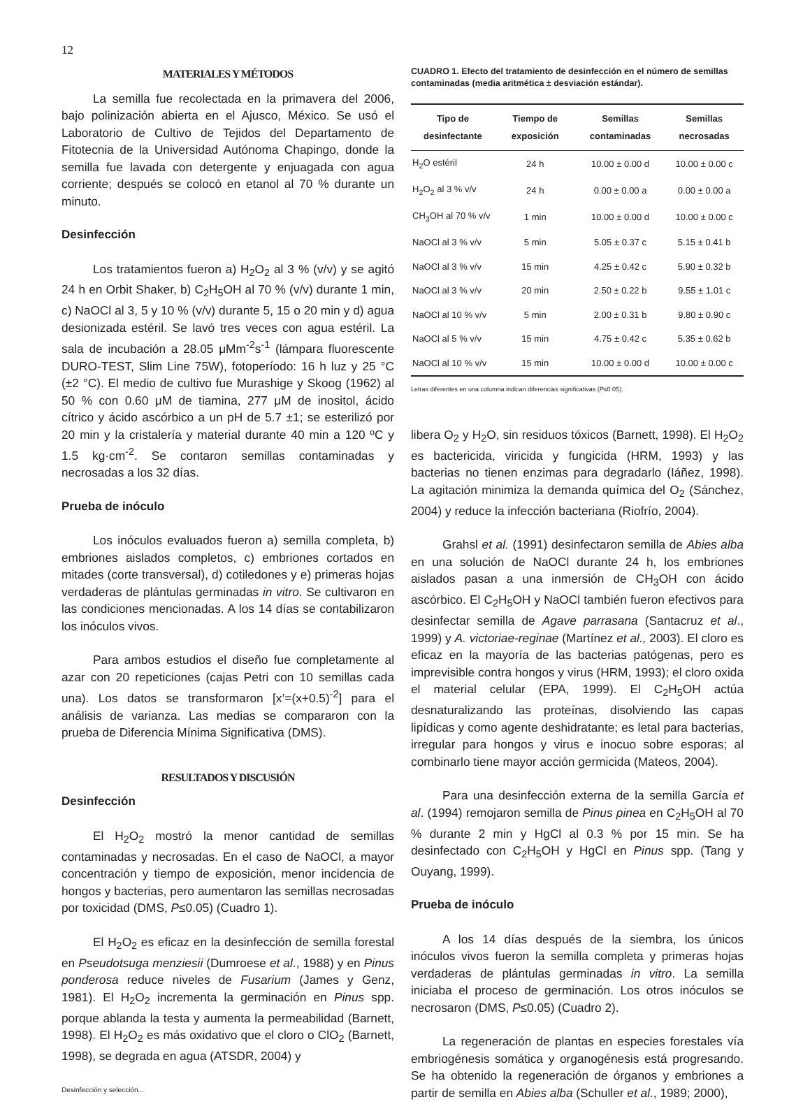12
MATERIALES Y MÉTODOS
La semilla fue recolectada en la primavera del 2006, bajo polinización abierta en el Ajusco, México. Se usó el Laboratorio de Cultivo de Tejidos del Departamento de Fitotecnia de la Universidad Autónoma Chapingo, donde la semilla fue lavada con detergente y enjuagada con agua corriente; después se colocó en etanol al 70 % durante un minuto.
Desinfección
Los tratamientos fueron a) H<sub>2</sub>O<sub>2</sub> al 3 % (v/v) y se agitó 24 h en Orbit Shaker, b) C<sub>2</sub>H<sub>5</sub>OH al 70 % (v/v) durante 1 min, c) NaOCl al 3, 5 y 10 % (v/v) durante 5, 15 o 20 min y d) agua desionizada estéril. Se lavó tres veces con agua estéril. La sala de incubación a 28.05 μMm<sup>-2</sup>s<sup>-1</sup> (lámpara fluorescente DURO-TEST, Slim Line 75W), fotoperíodo: 16 h luz y 25 °C (±2 °C). El medio de cultivo fue Murashige y Skoog (1962) al 50 % con 0.60 μM de tiamina, 277 μM de inositol, ácido cítrico y ácido ascórbico a un pH de 5.7 ±1; se esterilizó por 20 min y la cristalería y material durante 40 min a 120 ºC y 1.5 kg·cm<sup>-2</sup>. Se contaron semillas contaminadas y necrosadas a los 32 días.
Prueba de inóculo
Los inóculos evaluados fueron a) semilla completa, b) embriones aislados completos, c) embriones cortados en mitades (corte transversal), d) cotiledones y e) primeras hojas verdaderas de plántulas germinadas in vitro. Se cultivaron en las condiciones mencionadas. A los 14 días se contabilizaron los inóculos vivos.
Para ambos estudios el diseño fue completamente al azar con 20 repeticiones (cajas Petri con 10 semillas cada una). Los datos se transformaron [x’=(x+0.5)<sup>-2</sup>] para el análisis de varianza. Las medias se compararon con la prueba de Diferencia Mínima Significativa (DMS).
RESULTADOS Y DISCUSIÓN
Desinfección
El H<sub>2</sub>O<sub>2</sub> mostró la menor cantidad de semillas contaminadas y necrosadas. En el caso de NaOCl, a mayor concentración y tiempo de exposición, menor incidencia de hongos y bacterias, pero aumentaron las semillas necrosadas por toxicidad (DMS, P≤0.05) (Cuadro 1).
El H<sub>2</sub>O<sub>2</sub> es eficaz en la desinfección de semilla forestal en Pseudotsuga menziesii (Dumroese et al., 1988) y en Pinus ponderosa reduce niveles de Fusarium (James y Genz, 1981). El H<sub>2</sub>O<sub>2</sub> incrementa la germinación en Pinus spp. porque ablanda la testa y aumenta la permeabilidad (Barnett, 1998). El H<sub>2</sub>O<sub>2</sub> es más oxidativo que el cloro o ClO<sub>2</sub> (Barnett, 1998), se degrada en agua (ATSDR, 2004) y
Desinfección y selección...
CUADRO 1. Efecto del tratamiento de desinfección en el número de semillas contaminadas (media aritmética ± desviación estándar).
| Tipo de desinfectante | Tiempo de exposición | Semillas contaminadas | Semillas necrosadas |
| --- | --- | --- | --- |
| H<sub>2</sub>O estéril | 24 h | 10.00 ± 0.00 d | 10.00 ± 0.00 c |
| H<sub>2</sub>O<sub>2</sub> al 3 % v/v | 24 h | 0.00 ± 0.00 a | 0.00 ± 0.00 a |
| CH<sub>3</sub>OH al 70 % v/v | 1 min | 10.00 ± 0.00 d | 10.00 ± 0.00 c |
| NaOCl al 3 % v/v | 5 min | 5.05 ± 0.37 c | 5.15 ± 0.41 b |
| NaOCl al 3 % v/v | 15 min | 4.25 ± 0.42 c | 5.90 ± 0.32 b |
| NaOCl al 3 % v/v | 20 min | 2.50 ± 0.22 b | 9.55 ± 1.01 c |
| NaOCl al 10 % v/v | 5 min | 2.00 ± 0.31 b | 9.80 ± 0.90 c |
| NaOCl al 5 % v/v | 15 min | 4.75 ± 0.42 c | 5.35 ± 0.62 b |
| NaOCl al 10 % v/v | 15 min | 10.00 ± 0.00 d | 10.00 ± 0.00 c |
Letras diferentes en una columna indican diferencias significativas (P≤0.05).
libera O<sub>2</sub> y H<sub>2</sub>O, sin residuos tóxicos (Barnett, 1998). El H<sub>2</sub>O<sub>2</sub> es bactericida, viricida y fungicida (HRM, 1993) y las bacterias no tienen enzimas para degradarlo (Iáñez, 1998). La agitación minimiza la demanda química del O<sub>2</sub> (Sánchez, 2004) y reduce la infección bacteriana (Riofrío, 2004).
Grahsl et al. (1991) desinfectaron semilla de Abies alba en una solución de NaOCl durante 24 h, los embriones aislados pasan a una inmersión de CH<sub>3</sub>OH con ácido ascórbico. El C<sub>2</sub>H<sub>5</sub>OH y NaOCl también fueron efectivos para desinfectar semilla de Agave parrasana (Santacruz et al., 1999) y A. victoriae-reginae (Martínez et al., 2003). El cloro es eficaz en la mayoría de las bacterias patógenas, pero es imprevisible contra hongos y virus (HRM, 1993); el cloro oxida el material celular (EPA, 1999). El C<sub>2</sub>H<sub>5</sub>OH actúa desnaturalizando las proteínas, disolviendo las capas lipídicas y como agente deshidratante; es letal para bacterias, irregular para hongos y virus e inocuo sobre esporas; al combinarlo tiene mayor acción germicida (Mateos, 2004).
Para una desinfección externa de la semilla García et al. (1994) remojaron semilla de Pinus pinea en C<sub>2</sub>H<sub>5</sub>OH al 70 % durante 2 min y HgCl al 0.3 % por 15 min. Se ha desinfectado con C<sub>2</sub>H<sub>5</sub>OH y HgCl en Pinus spp. (Tang y Ouyang, 1999).
Prueba de inóculo
A los 14 días después de la siembra, los únicos inóculos vivos fueron la semilla completa y primeras hojas verdaderas de plántulas germinadas in vitro. La semilla iniciaba el proceso de germinación. Los otros inóculos se necrosaron (DMS, P≤0.05) (Cuadro 2).
La regeneración de plantas en especies forestales vía embriogénesis somática y organogénesis está progresando. Se ha obtenido la regeneración de órganos y embriones a partir de semilla en Abies alba (Schuller et al., 1989; 2000),